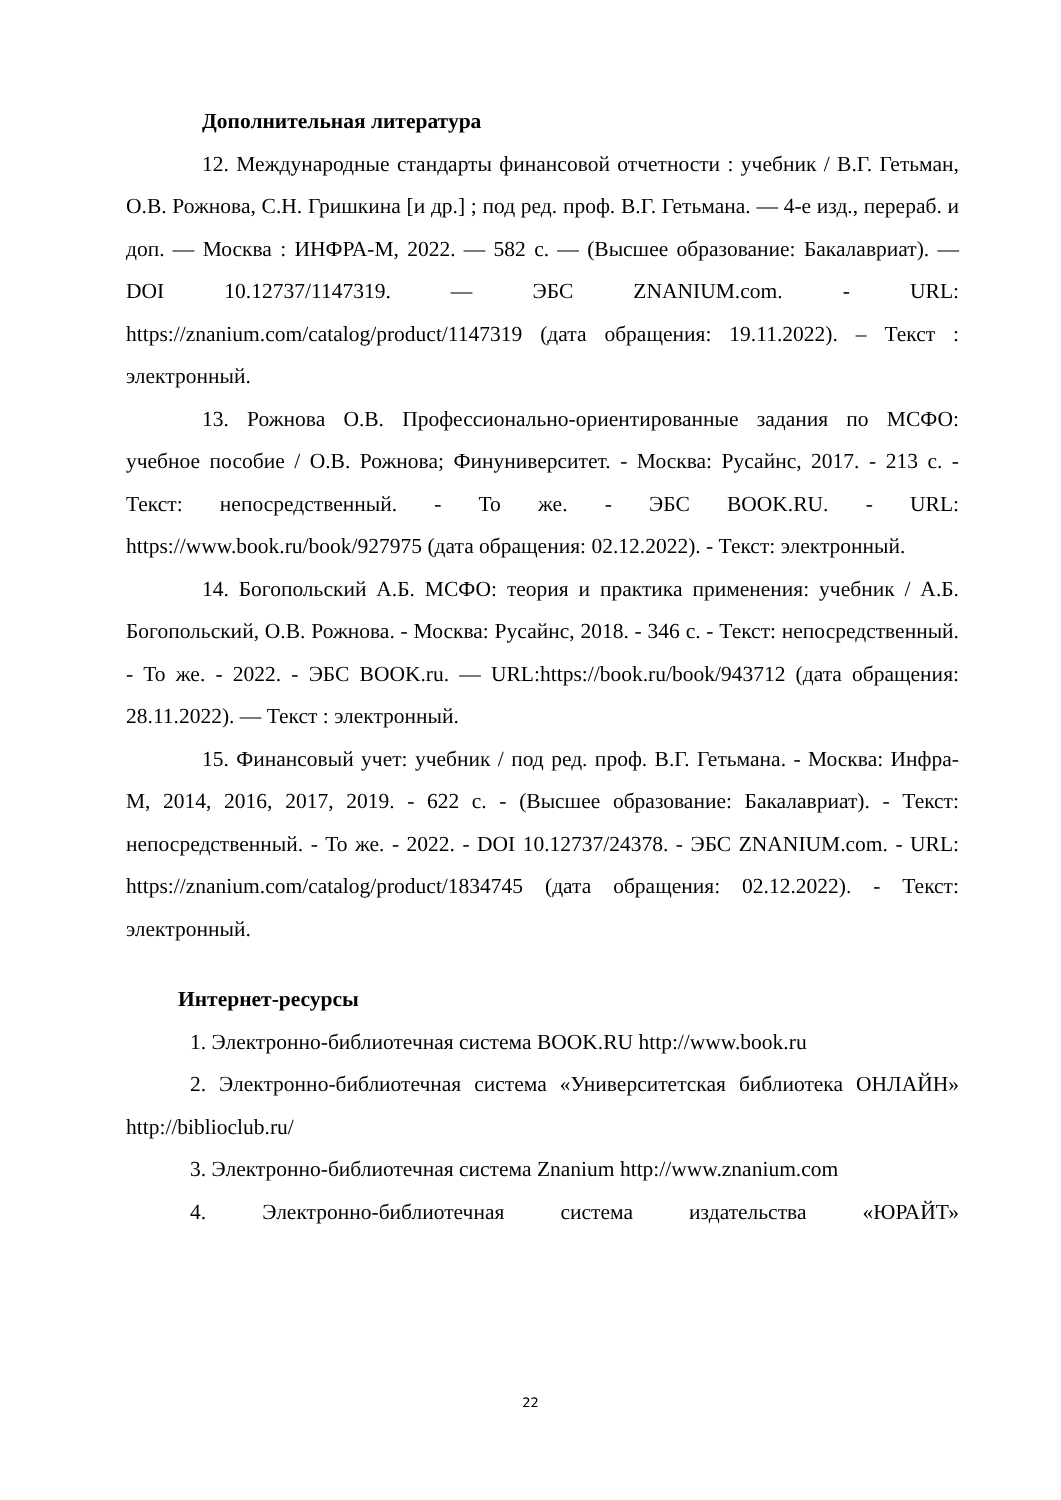Дополнительная литература
12. Международные стандарты финансовой отчетности : учебник / В.Г. Гетьман, О.В. Рожнова, С.Н. Гришкина [и др.] ; под ред. проф. В.Г. Гетьмана. — 4-е изд., перераб. и доп. — Москва : ИНФРА-М, 2022. — 582 с. — (Высшее образование: Бакалавриат). — DOI 10.12737/1147319. — ЭБС ZNANIUM.com. - URL: https://znanium.com/catalog/product/1147319 (дата обращения: 19.11.2022). – Текст : электронный.
13. Рожнова О.В. Профессионально-ориентированные задания по МСФО: учебное пособие / О.В. Рожнова; Финуниверситет. - Москва: Русайнс, 2017. - 213 с. - Текст: непосредственный. - То же. - ЭБС BOOK.RU. - URL: https://www.book.ru/book/927975 (дата обращения: 02.12.2022). - Текст: электронный.
14. Богопольский А.Б. МСФО: теория и практика применения: учебник / А.Б. Богопольский, О.В. Рожнова. - Москва: Русайнс, 2018. - 346 с. - Текст: непосредственный. - То же. - 2022. - ЭБС BOOK.ru. — URL:https://book.ru/book/943712 (дата обращения: 28.11.2022). — Текст : электронный.
15. Финансовый учет: учебник / под ред. проф. В.Г. Гетьмана. - Москва: Инфра-М, 2014, 2016, 2017, 2019. - 622 с. - (Высшее образование: Бакалавриат). - Текст: непосредственный. - То же. - 2022. - DOI 10.12737/24378. - ЭБС ZNANIUM.com. - URL: https://znanium.com/catalog/product/1834745 (дата обращения: 02.12.2022). - Текст: электронный.
Интернет-ресурсы
1. Электронно-библиотечная система BOOK.RU http://www.book.ru
2. Электронно-библиотечная система «Университетская библиотека ОНЛАЙН» http://biblioclub.ru/
3. Электронно-библиотечная система Znanium http://www.znanium.com
4. Электронно-библиотечная система издательства «ЮРАЙТ»
22